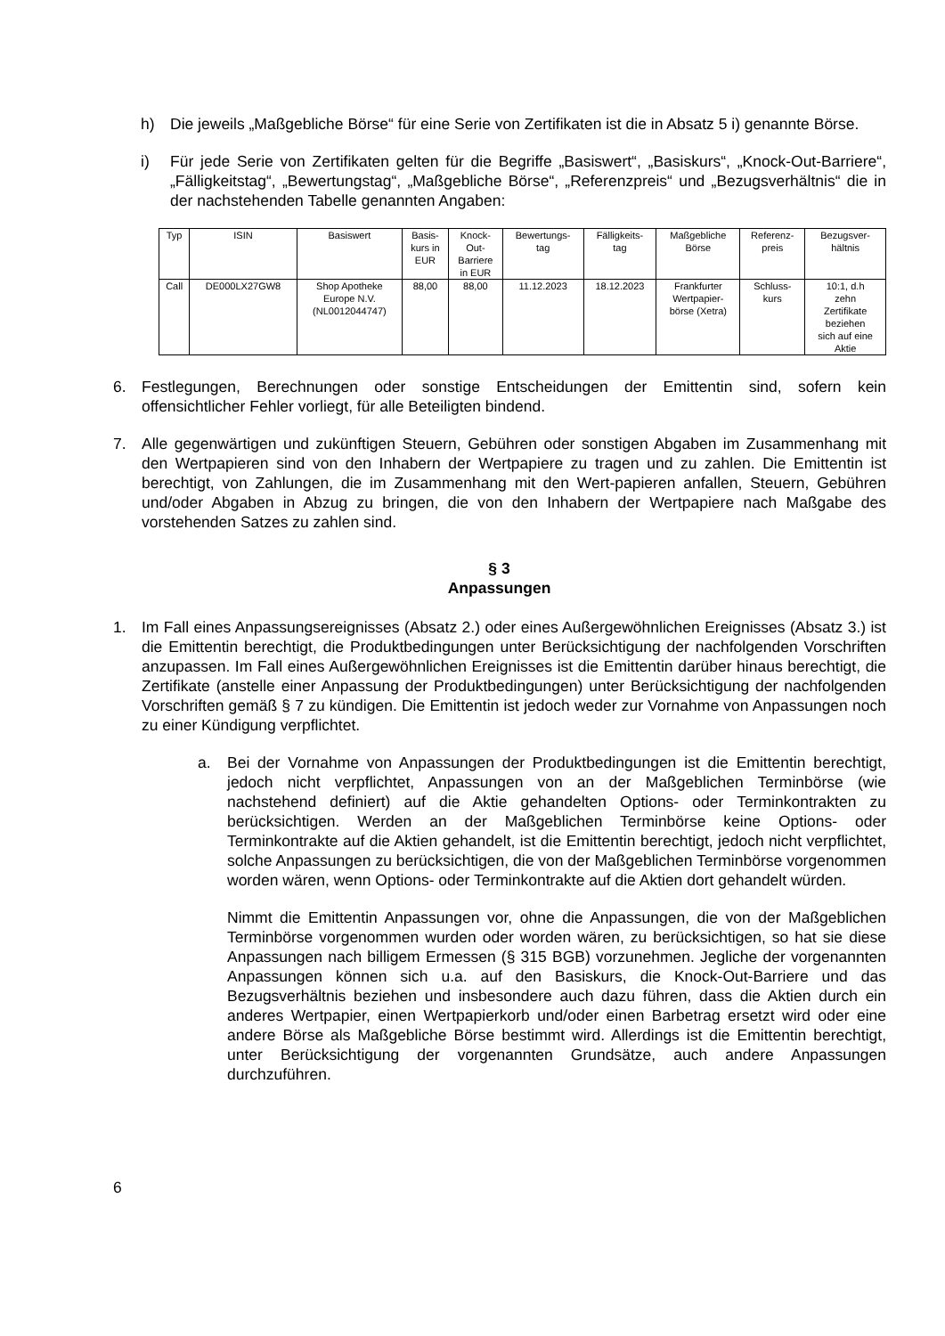h) Die jeweils „Maßgebliche Börse“ für eine Serie von Zertifikaten ist die in Absatz 5 i) genannte Börse.
i) Für jede Serie von Zertifikaten gelten für die Begriffe „Basiswert“, „Basiskurs“, „Knock-Out-Barriere“, „Fälligkeitstag“, „Bewertungstag“, „Maßgebliche Börse“, „Referenzpreis“ und „Bezugsverhältnis“ die in der nachstehenden Tabelle genannten Angaben:
| Typ | ISIN | Basiswert | Basis- kurs in EUR | Knock- Out- Barriere in EUR | Bewertungs- tag | Fälligkeits- tag | Maßgebliche Börse | Referenz- preis | Bezugsver- hältnis |
| --- | --- | --- | --- | --- | --- | --- | --- | --- | --- |
| Call | DE000LX27GW8 | Shop Apotheke Europe N.V. (NL0012044747) | 88,00 | 88,00 | 11.12.2023 | 18.12.2023 | Frankfurter Wertpapier- börse (Xetra) | Schluss- kurs | 10:1, d.h zehn Zertifikate beziehen sich auf eine Aktie |
6. Festlegungen, Berechnungen oder sonstige Entscheidungen der Emittentin sind, sofern kein offensichtlicher Fehler vorliegt, für alle Beteiligten bindend.
7. Alle gegenwärtigen und zukünftigen Steuern, Gebühren oder sonstigen Abgaben im Zusammenhang mit den Wertpapieren sind von den Inhabern der Wertpapiere zu tragen und zu zahlen. Die Emittentin ist berechtigt, von Zahlungen, die im Zusammenhang mit den Wert-papieren anfallen, Steuern, Gebühren und/oder Abgaben in Abzug zu bringen, die von den Inhabern der Wertpapiere nach Maßgabe des vorstehenden Satzes zu zahlen sind.
§ 3
Anpassungen
1. Im Fall eines Anpassungsereignisses (Absatz 2.) oder eines Außergewöhnlichen Ereignisses (Absatz 3.) ist die Emittentin berechtigt, die Produktbedingungen unter Berücksichtigung der nachfolgenden Vorschriften anzupassen. Im Fall eines Außergewöhnlichen Ereignisses ist die Emittentin darüber hinaus berechtigt, die Zertifikate (anstelle einer Anpassung der Produktbedingungen) unter Berücksichtigung der nachfolgenden Vorschriften gemäß § 7 zu kündigen. Die Emittentin ist jedoch weder zur Vornahme von Anpassungen noch zu einer Kündigung verpflichtet.
a. Bei der Vornahme von Anpassungen der Produktbedingungen ist die Emittentin berechtigt, jedoch nicht verpflichtet, Anpassungen von an der Maßgeblichen Terminbörse (wie nachstehend definiert) auf die Aktie gehandelten Options- oder Terminkontrakten zu berücksichtigen. Werden an der Maßgeblichen Terminbörse keine Options- oder Terminkontrakte auf die Aktien gehandelt, ist die Emittentin berechtigt, jedoch nicht verpflichtet, solche Anpassungen zu berücksichtigen, die von der Maßgeblichen Terminbörse vorgenommen worden wären, wenn Options- oder Terminkontrakte auf die Aktien dort gehandelt würden.
Nimmt die Emittentin Anpassungen vor, ohne die Anpassungen, die von der Maßgeblichen Terminbörse vorgenommen wurden oder worden wären, zu berücksichtigen, so hat sie diese Anpassungen nach billigem Ermessen (§ 315 BGB) vorzunehmen. Jegliche der vorgenannten Anpassungen können sich u.a. auf den Basiskurs, die Knock-Out-Barriere und das Bezugsverhältnis beziehen und insbesondere auch dazu führen, dass die Aktien durch ein anderes Wertpapier, einen Wertpapierkorb und/oder einen Barbetrag ersetzt wird oder eine andere Börse als Maßgebliche Börse bestimmt wird. Allerdings ist die Emittentin berechtigt, unter Berücksichtigung der vorgenannten Grundsätze, auch andere Anpassungen durchzuführen.
6